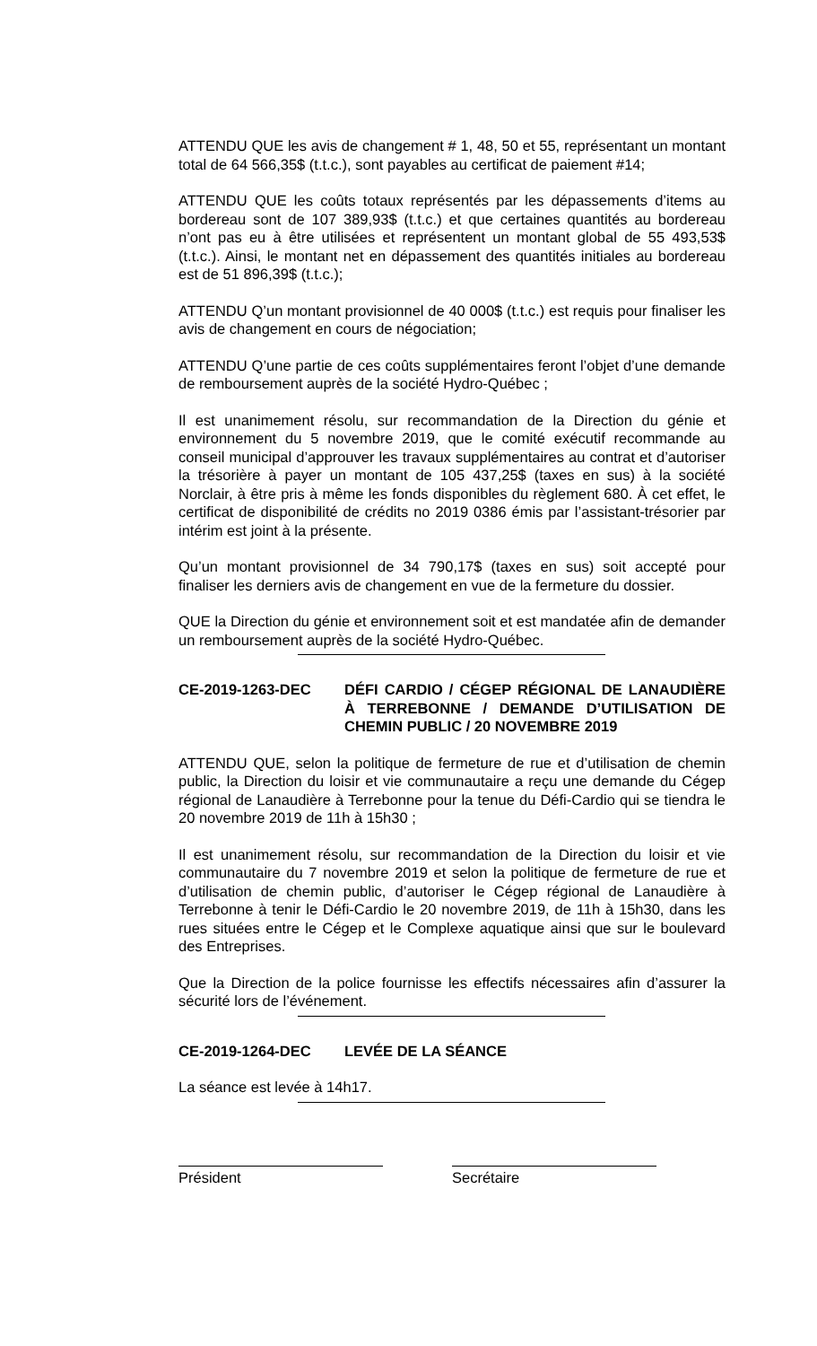ATTENDU QUE les avis de changement # 1, 48, 50 et 55, représentant un montant total de 64 566,35$ (t.t.c.), sont payables au certificat de paiement #14;
ATTENDU QUE les coûts totaux représentés par les dépassements d’items au bordereau sont de 107 389,93$ (t.t.c.) et que certaines quantités au bordereau n’ont pas eu à être utilisées et représentent un montant global de 55 493,53$ (t.t.c.). Ainsi, le montant net en dépassement des quantités initiales au bordereau est de 51 896,39$ (t.t.c.);
ATTENDU Q’un montant provisionnel de 40 000$ (t.t.c.) est requis pour finaliser les avis de changement en cours de négociation;
ATTENDU Q’une partie de ces coûts supplémentaires feront l’objet d’une demande de remboursement auprès de la société Hydro-Québec ;
Il est unanimement résolu, sur recommandation de la Direction du génie et environnement du 5 novembre 2019, que le comité exécutif recommande au conseil municipal d’approuver les travaux supplémentaires au contrat et d’autoriser la trésorière à payer un montant de 105 437,25$ (taxes en sus) à la société Norclair, à être pris à même les fonds disponibles du règlement 680. À cet effet, le certificat de disponibilité de crédits no 2019 0386 émis par l’assistant-trésorier par intérim est joint à la présente.
Qu’un montant provisionnel de 34 790,17$ (taxes en sus) soit accepté pour finaliser les derniers avis de changement en vue de la fermeture du dossier.
QUE la Direction du génie et environnement soit et est mandatée afin de demander un remboursement auprès de la société Hydro-Québec.
CE-2019-1263-DEC DÉFI CARDIO / CÉGEP RÉGIONAL DE LANAUDIÈRE À TERREBONNE / DEMANDE D’UTILISATION DE CHEMIN PUBLIC / 20 NOVEMBRE 2019
ATTENDU QUE, selon la politique de fermeture de rue et d’utilisation de chemin public, la Direction du loisir et vie communautaire a reçu une demande du Cégep régional de Lanaudière à Terrebonne pour la tenue du Défi-Cardio qui se tiendra le 20 novembre 2019 de 11h à 15h30 ;
Il est unanimement résolu, sur recommandation de la Direction du loisir et vie communautaire du 7 novembre 2019 et selon la politique de fermeture de rue et d’utilisation de chemin public, d’autoriser le Cégep régional de Lanaudière à Terrebonne à tenir le Défi-Cardio le 20 novembre 2019, de 11h à 15h30, dans les rues situées entre le Cégep et le Complexe aquatique ainsi que sur le boulevard des Entreprises.
Que la Direction de la police fournisse les effectifs nécessaires afin d’assurer la sécurité lors de l’événement.
CE-2019-1264-DEC LEVÉE DE LA SÉANCE
La séance est levée à 14h17.
Président Secrétaire